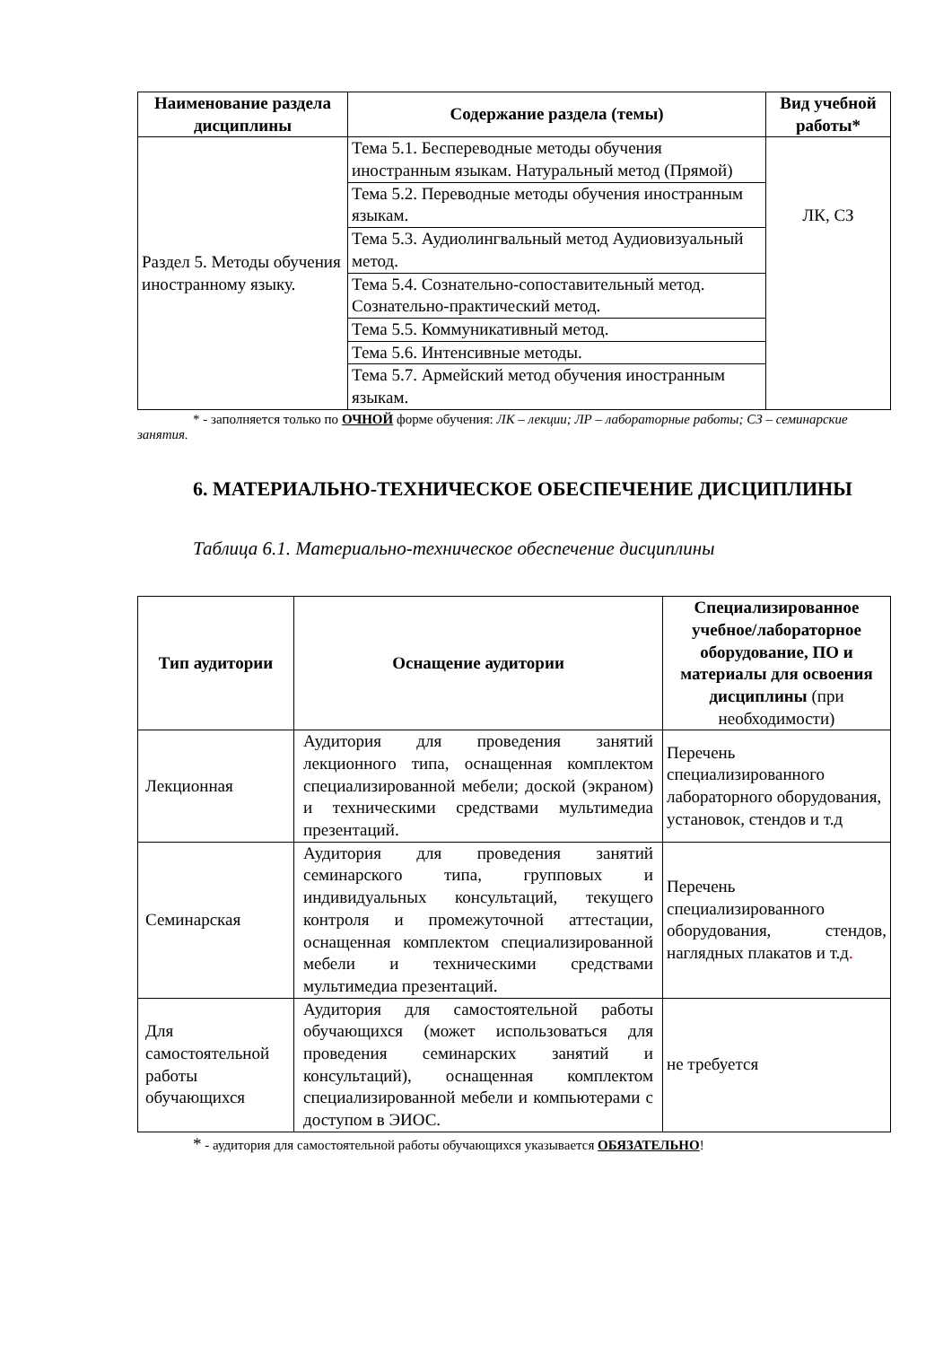| Наименование раздела дисциплины | Содержание раздела (темы) | Вид учебной работы* |
| --- | --- | --- |
| Раздел 5. Методы обучения иностранному языку. | Тема 5.1. Беспереводные методы обучения иностранным языкам. Натуральный метод (Прямой) | ЛК, СЗ |
| | Тема 5.2. Переводные методы обучения иностранным языкам. | |
| | Тема 5.3. Аудиолингвальный метод Аудиовизуальный метод. | |
| | Тема 5.4. Сознательно-сопоставительный метод. Сознательно-практический метод. | |
| | Тема 5.5. Коммуникативный метод. | |
| | Тема 5.6. Интенсивные методы. | |
| | Тема 5.7. Армейский метод обучения иностранным языкам. | |
* - заполняется только по ОЧНОЙ форме обучения: ЛК – лекции; ЛР – лабораторные работы; СЗ – семинарские занятия.
6. МАТЕРИАЛЬНО-ТЕХНИЧЕСКОЕ ОБЕСПЕЧЕНИЕ ДИСЦИПЛИНЫ
Таблица 6.1. Материально-техническое обеспечение дисциплины
| Тип аудитории | Оснащение аудитории | Специализированное учебное/лабораторное оборудование, ПО и материалы для освоения дисциплины (при необходимости) |
| --- | --- | --- |
| Лекционная | Аудитория для проведения занятий лекционного типа, оснащенная комплектом специализированной мебели; доской (экраном) и техническими средствами мультимедиа презентаций. | Перечень специализированного лабораторного оборудования, установок, стендов и т.д |
| Семинарская | Аудитория для проведения занятий семинарского типа, групповых и индивидуальных консультаций, текущего контроля и промежуточной аттестации, оснащенная комплектом специализированной мебели и техническими средствами мультимедиа презентаций. | Перечень специализированного оборудования, стендов, наглядных плакатов и т.д . |
| Для самостоятельной работы обучающихся | Аудитория для самостоятельной работы обучающихся (может использоваться для проведения семинарских занятий и консультаций), оснащенная комплектом специализированной мебели и компьютерами с доступом в ЭИОС. | не требуется |
* - аудитория для самостоятельной работы обучающихся указывается ОБЯЗАТЕЛЬНО!